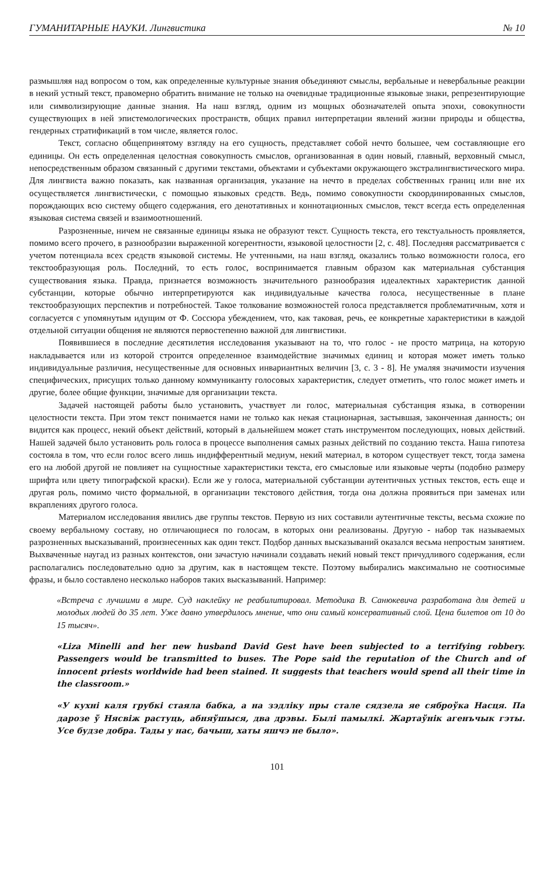ГУМАНИТАРНЫЕ НАУКИ. Лингвистика № 10
размышляя над вопросом о том, как определенные культурные знания объединяют смыслы, вербальные и невербальные реакции в некий устный текст, правомерно обратить внимание не только на очевидные традиционные языковые знаки, репрезентирующие или символизирующие данные знания. На наш взгляд, одним из мощных обозначателей опыта эпохи, совокупности существующих в ней эпистемологических пространств, общих правил интерпретации явлений жизни природы и общества, гендерных стратификаций в том числе, является голос.
Текст, согласно общепринятому взгляду на его сущность, представляет собой нечто большее, чем составляющие его единицы. Он есть определенная целостная совокупность смыслов, организованная в один новый, главный, верховный смысл, непосредственным образом связанный с другими текстами, объектами и субъектами окружающего экстралингвистического мира. Для лингвиста важно показать, как названная организация, указание на нечто в пределах собственных границ или вне их осуществляется лингвистически, с помощью языковых средств. Ведь, помимо совокупности скоординированных смыслов, порождающих всю систему общего содержания, его денотативных и коннотационных смыслов, текст всегда есть определенная языковая система связей и взаимоотношений.
Разрозненные, ничем не связанные единицы языка не образуют текст. Сущность текста, его текстуальность проявляется, помимо всего прочего, в разнообразии выраженной когерентности, языковой целостности [2, с. 48]. Последняя рассматривается с учетом потенциала всех средств языковой системы. Не учтенными, на наш взгляд, оказались только возможности голоса, его текстообразующая роль. Последний, то есть голос, воспринимается главным образом как материальная субстанция существования языка. Правда, признается возможность значительного разнообразия идеалектных характеристик данной субстанции, которые обычно интерпретируются как индивидуальные качества голоса, несущественные в плане текстообразующих перспектив и потребностей. Такое толкование возможностей голоса представляется проблематичным, хотя и согласуется с упомянутым идущим от Ф. Соссюра убеждением, что, как таковая, речь, ее конкретные характеристики в каждой отдельной ситуации общения не являются первостепенно важной для лингвистики.
Появившиеся в последние десятилетия исследования указывают на то, что голос - не просто матрица, на которую накладывается или из которой строится определенное взаимодействие значимых единиц и которая может иметь только индивидуальные различия, несущественные для основных инвариантных величин [3, с. 3 - 8]. Не умаляя значимости изучения специфических, присущих только данному коммуниканту голосовых характеристик, следует отметить, что голос может иметь и другие, более общие функции, значимые для организации текста.
Задачей настоящей работы было установить, участвует ли голос, материальная субстанция языка, в сотворении целостности текста. При этом текст понимается нами не только как некая стационарная, застывшая, законченная данность; он видится как процесс, некий объект действий, который в дальнейшем может стать инструментом последующих, новых действий. Нашей задачей было установить роль голоса в процессе выполнения самых разных действий по созданию текста. Наша гипотеза состояла в том, что если голос всего лишь индифферентный медиум, некий материал, в котором существует текст, тогда замена его на любой другой не повлияет на сущностные характеристики текста, его смысловые или языковые черты (подобно размеру шрифта или цвету типографской краски). Если же у голоса, материальной субстанции аутентичных устных текстов, есть еще и другая роль, помимо чисто формальной, в организации текстового действия, тогда она должна проявиться при заменах или вкраплениях другого голоса.
Материалом исследования явились две группы текстов. Первую из них составили аутентичные тексты, весьма схожие по своему вербальному составу, но отличающиеся по голосам, в которых они реализованы. Другую - набор так называемых разрозненных высказываний, произнесенных как один текст. Подбор данных высказываний оказался весьма непростым занятием. Выхваченные наугад из разных контекстов, они зачастую начинали создавать некий новый текст причудливого содержания, если располагались последовательно одно за другим, как в настоящем тексте. Поэтому выбирались максимально не соотносимые фразы, и было составлено несколько наборов таких высказываний. Например:
«Встреча с лучшими в мире. Суд наклейку не реабилитировал. Методика В. Санюкевича разработана для детей и молодых людей до 35 лет. Уже давно утвердилось мнение, что они самый консервативный слой. Цена билетов от 10 до 15 тысяч».
«Liza Minelli and her new husband David Gest have been subjected to a terrifying robbery. Passengers would be transmitted to buses. The Pope said the reputation of the Church and of innocent priests worldwide had been stained. It suggests that teachers would spend all their time in the classroom.»
«У кухні каля грубкі стаяла бабка, а на зэдліку пры стале сядзела яе сяброўка Насця. Па дарозе ў Нясвіж растуць, абняўшыся, два дрэвы. Былі памылкі. Жартаўнік агенъчык гэты. Усе будзе добра. Тады у нас, бачыш, хаты яшчэ не было».
101